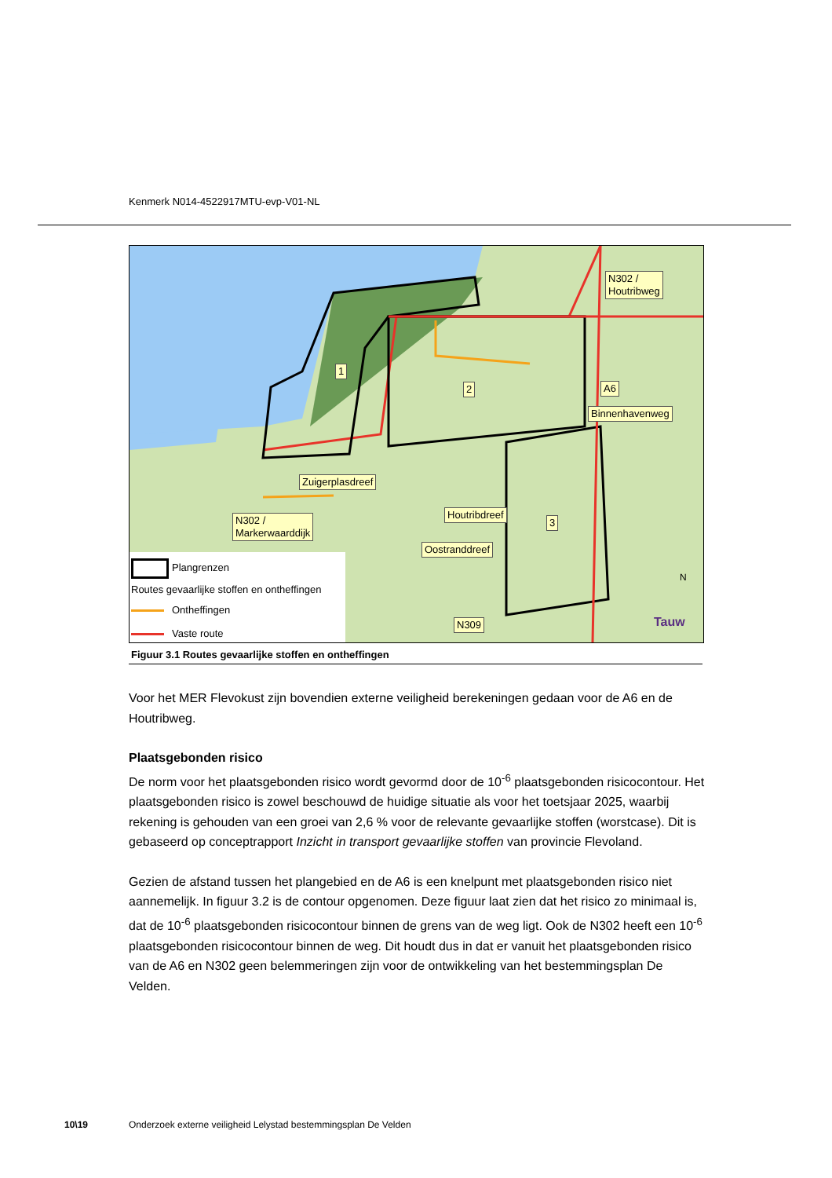Kenmerk N014-4522917MTU-evp-V01-NL
N302 /
Houtribweg
1
2 A6
Binnenhavenweg
Zuigerplasdreef
Houtribdreef
3
N302 /
Markerwaarddijk
Oostranddreef
N309 Tauw
N
Plangrenzen
Routes gevaarlijke stoffen en ontheffingen
Ontheffingen
Vaste route
Figuur 3.1 Routes gevaarlijke stoffen en ontheffingen
Voor het MER Flevokust zijn bovendien externe veiligheid berekeningen gedaan voor de A6 en de Houtribweg.
Plaatsgebonden risico
De norm voor het plaatsgebonden risico wordt gevormd door de 10<sup>-6</sup> plaatsgebonden risicocontour. Het plaatsgebonden risico is zowel beschouwd de huidige situatie als voor het toetsjaar 2025, waarbij rekening is gehouden van een groei van 2,6 % voor de relevante gevaarlijke stoffen (worstcase). Dit is gebaseerd op conceptrapport Inzicht in transport gevaarlijke stoffen van provincie Flevoland.
Gezien de afstand tussen het plangebied en de A6 is een knelpunt met plaatsgebonden risico niet aannemelijk. In figuur 3.2 is de contour opgenomen. Deze figuur laat zien dat het risico zo minimaal is, dat de 10<sup>-6</sup> plaatsgebonden risicocontour binnen de grens van de weg ligt. Ook de N302 heeft een 10<sup>-6</sup> plaatsgebonden risicocontour binnen de weg. Dit houdt dus in dat er vanuit het plaatsgebonden risico van de A6 en N302 geen belemmeringen zijn voor de ontwikkeling van het bestemmingsplan De Velden.
10\19
Onderzoek externe veiligheid Lelystad bestemmingsplan De Velden